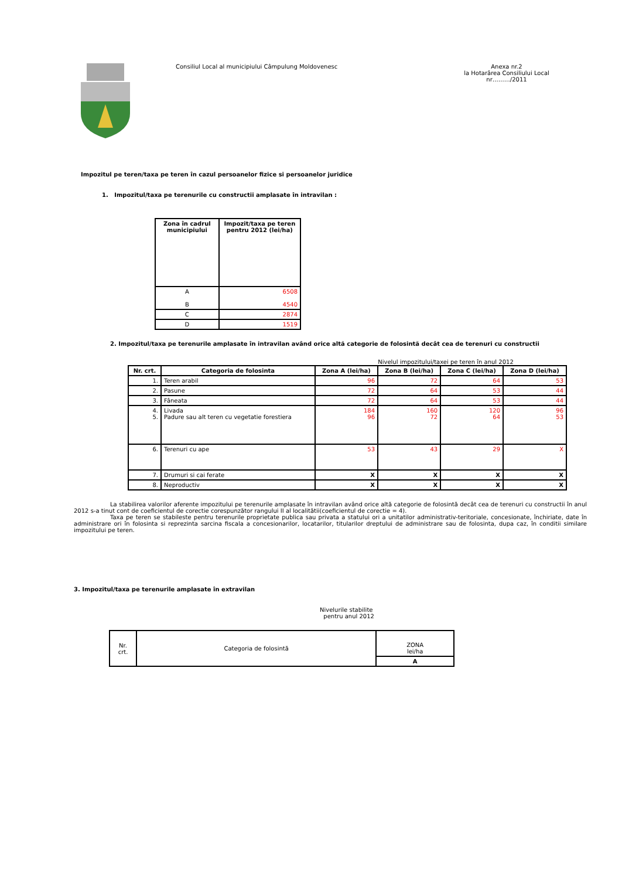Consiliul Local al municipiului Câmpulung Moldovenesc
Anexa nr.2
la Hotarârea Consiliului Local
nr………/2011
Impozitul pe teren/taxa pe teren în cazul persoanelor fizice si persoanelor juridice
1. Impozitul/taxa pe terenurile cu constructii amplasate în intravilan :
| Zona în cadrul municipiului | Impozit/taxa pe teren pentru 2012 (lei/ha) |
| --- | --- |
| A B | 6508 4540 |
| C | 2874 |
| D | 1519 |
2. Impozitul/taxa pe terenurile amplasate în intravilan având orice altă categorie de folosintă decât cea de terenuri cu constructii
Nivelul impozitului/taxei pe teren în anul 2012
| Nr. crt. | Categoria de folosinta | Zona A (lei/ha) | Zona B (lei/ha) | Zona C (lei/ha) | Zona D (lei/ha) |
| --- | --- | --- | --- | --- | --- |
| 1. | Teren arabil | 96 | 72 | 64 | 53 |
| 2. | Pasune | 72 | 64 | 53 | 44 |
| 3. | Fâneata | 72 | 64 | 53 | 44 |
| 4. 5. | Livada Padure sau alt teren cu vegetatie forestiera | 184 96 | 160 72 | 120 64 | 96 53 |
| 6. | Terenuri cu ape | 53 | 43 | 29 | X |
| 7. | Drumuri si cai ferate | X | X | X | X |
| 8. | Neproductiv | X | X | X | X |
La stabilirea valorilor aferente impozitului pe terenurile amplasate în intravilan având orice altă categorie de folosintă decât cea de terenuri cu constructii în anul 2012 s-a tinut cont de coeficientul de corectie corespunzător rangului II al localitătii(coeficientul de corectie = 4).
Taxa pe teren se stabileste pentru terenurile proprietate publica sau privata a statului ori a unitatilor administrativ-teritoriale, concesionate, închiriate, date în administrare ori în folosinta si reprezinta sarcina fiscala a concesionarilor, locatarilor, titularilor dreptului de administrare sau de folosinta, dupa caz, în conditii similare impozitului pe teren.
3. Impozitul/taxa pe terenurile amplasate în extravilan
Nivelurile stabilite
pentru anul 2012
| Nr. crt. | Categoria de folosintă | ZONA lei/ha |
| | | A |